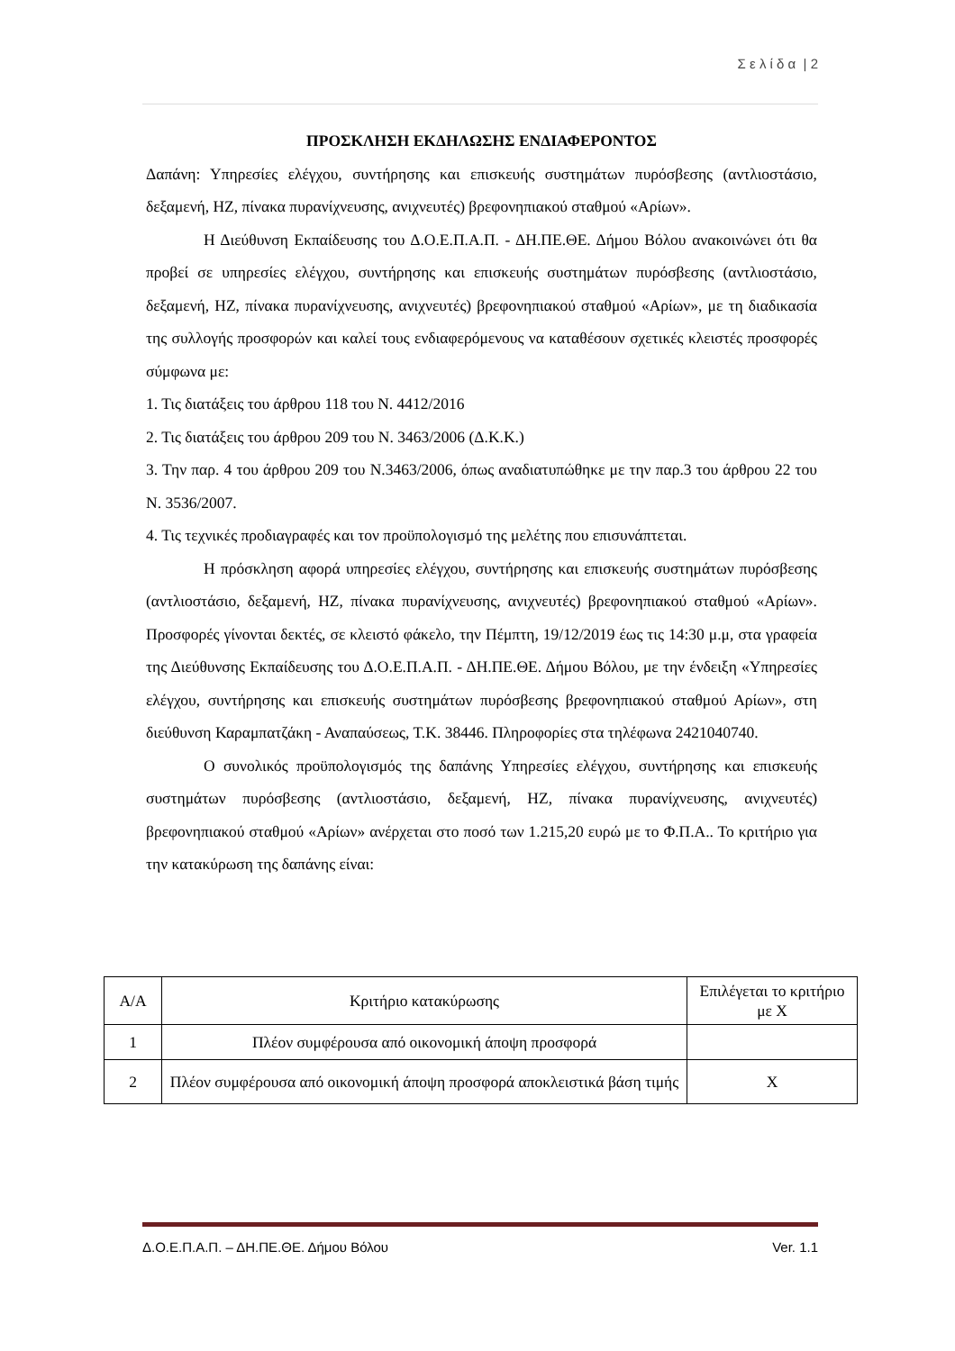Σ ε λ ί δ α | 2
ΠΡΟΣΚΛΗΣΗ ΕΚΔΗΛΩΣΗΣ ΕΝΔΙΑΦΕΡΟΝΤΟΣ
Δαπάνη: Υπηρεσίες ελέγχου, συντήρησης και επισκευής συστημάτων πυρόσβεσης (αντλιοστάσιο, δεξαμενή, ΗΖ, πίνακα πυρανίχνευσης, ανιχνευτές) βρεφονηπιακού σταθμού «Αρίων».
Η Διεύθυνση Εκπαίδευσης του Δ.Ο.Ε.Π.Α.Π. - ΔΗ.ΠΕ.ΘΕ. Δήμου Βόλου ανακοινώνει ότι θα προβεί σε υπηρεσίες ελέγχου, συντήρησης και επισκευής συστημάτων πυρόσβεσης (αντλιοστάσιο, δεξαμενή, ΗΖ, πίνακα πυρανίχνευσης, ανιχνευτές) βρεφονηπιακού σταθμού «Αρίων», με τη διαδικασία της συλλογής προσφορών και καλεί τους ενδιαφερόμενους να καταθέσουν σχετικές κλειστές προσφορές σύμφωνα με:
1. Τις διατάξεις του άρθρου 118 του Ν. 4412/2016
2. Τις διατάξεις του άρθρου 209 του Ν. 3463/2006 (Δ.Κ.Κ.)
3. Την παρ. 4 του άρθρου 209 του Ν.3463/2006, όπως αναδιατυπώθηκε με την παρ.3 του άρθρου 22 του Ν. 3536/2007.
4. Τις τεχνικές προδιαγραφές και τον προϋπολογισμό της μελέτης που επισυνάπτεται.
Η πρόσκληση αφορά υπηρεσίες ελέγχου, συντήρησης και επισκευής συστημάτων πυρόσβεσης (αντλιοστάσιο, δεξαμενή, ΗΖ, πίνακα πυρανίχνευσης, ανιχνευτές) βρεφονηπιακού σταθμού «Αρίων». Προσφορές γίνονται δεκτές, σε κλειστό φάκελο, την Πέμπτη, 19/12/2019 έως τις 14:30 μ.μ, στα γραφεία της Διεύθυνσης Εκπαίδευσης του Δ.Ο.Ε.Π.Α.Π. - ΔΗ.ΠΕ.ΘΕ. Δήμου Βόλου, με την ένδειξη «Υπηρεσίες ελέγχου, συντήρησης και επισκευής συστημάτων πυρόσβεσης βρεφονηπιακού σταθμού Αρίων», στη διεύθυνση Καραμπατζάκη - Αναπαύσεως, Τ.Κ. 38446. Πληροφορίες στα τηλέφωνα 2421040740.
Ο συνολικός προϋπολογισμός της δαπάνης Υπηρεσίες ελέγχου, συντήρησης και επισκευής συστημάτων πυρόσβεσης (αντλιοστάσιο, δεξαμενή, ΗΖ, πίνακα πυρανίχνευσης, ανιχνευτές) βρεφονηπιακού σταθμού «Αρίων» ανέρχεται στο ποσό των 1.215,20 ευρώ με το Φ.Π.Α.. Το κριτήριο για την κατακύρωση της δαπάνης είναι:
| Α/Α | Κριτήριο κατακύρωσης | Επιλέγεται το κριτήριο με Χ |
| --- | --- | --- |
| 1 | Πλέον συμφέρουσα από οικονομική άποψη προσφορά | |
| 2 | Πλέον συμφέρουσα από οικονομική άποψη προσφορά αποκλειστικά βάση τιμής | Χ |
Δ.Ο.Ε.Π.Α.Π. – ΔΗ.ΠΕ.ΘΕ. Δήμου Βόλου Ver. 1.1